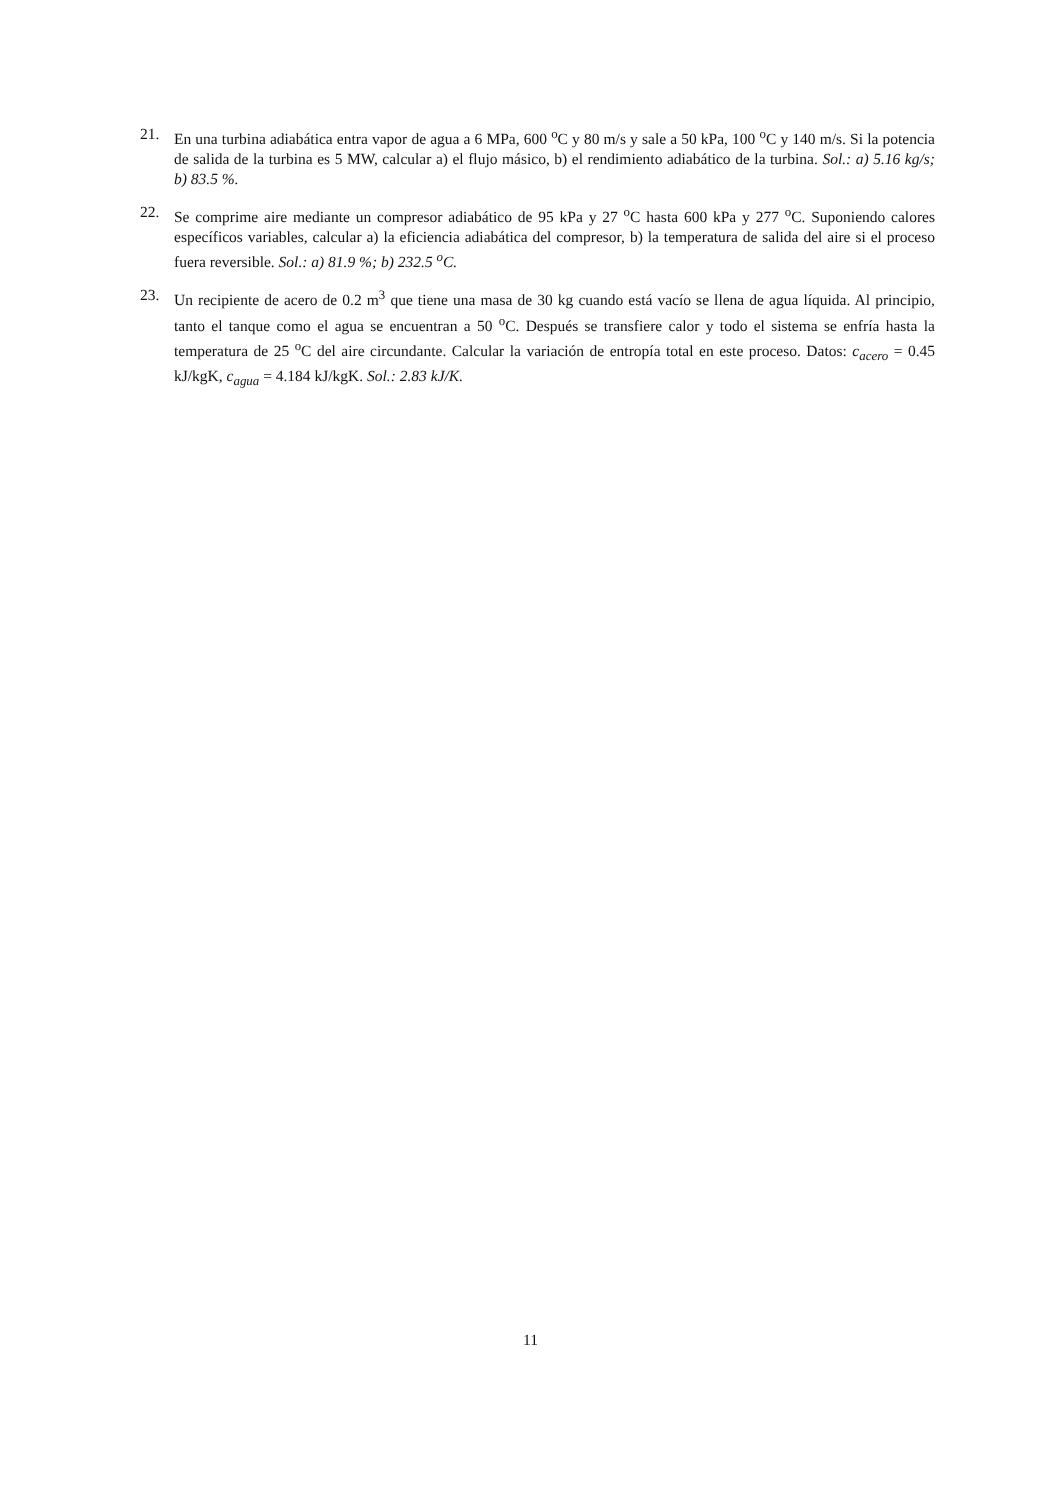21. En una turbina adiabática entra vapor de agua a 6 MPa, 600 <sup>o</sup>C y 80 m/s y sale a 50 kPa, 100 <sup>o</sup>C y 140 m/s. Si la potencia de salida de la turbina es 5 MW, calcular a) el flujo másico, b) el rendimiento adiabático de la turbina. Sol.: a) 5.16 kg/s; b) 83.5 %.
22. Se comprime aire mediante un compresor adiabático de 95 kPa y 27 <sup>o</sup>C hasta 600 kPa y 277 <sup>o</sup>C. Suponiendo calores específicos variables, calcular a) la eficiencia adiabática del compresor, b) la temperatura de salida del aire si el proceso fuera reversible. Sol.: a) 81.9 %; b) 232.5 <sup>o</sup>C.
23. Un recipiente de acero de 0.2 m<sup>3</sup> que tiene una masa de 30 kg cuando está vacío se llena de agua líquida. Al principio, tanto el tanque como el agua se encuentran a 50 <sup>o</sup>C. Después se transfiere calor y todo el sistema se enfría hasta la temperatura de 25 <sup>o</sup>C del aire circundante. Calcular la variación de entropía total en este proceso. Datos: c<sub>acero</sub> = 0.45 kJ/kgK, c<sub>agua</sub> = 4.184 kJ/kgK. Sol.: 2.83 kJ/K.
11